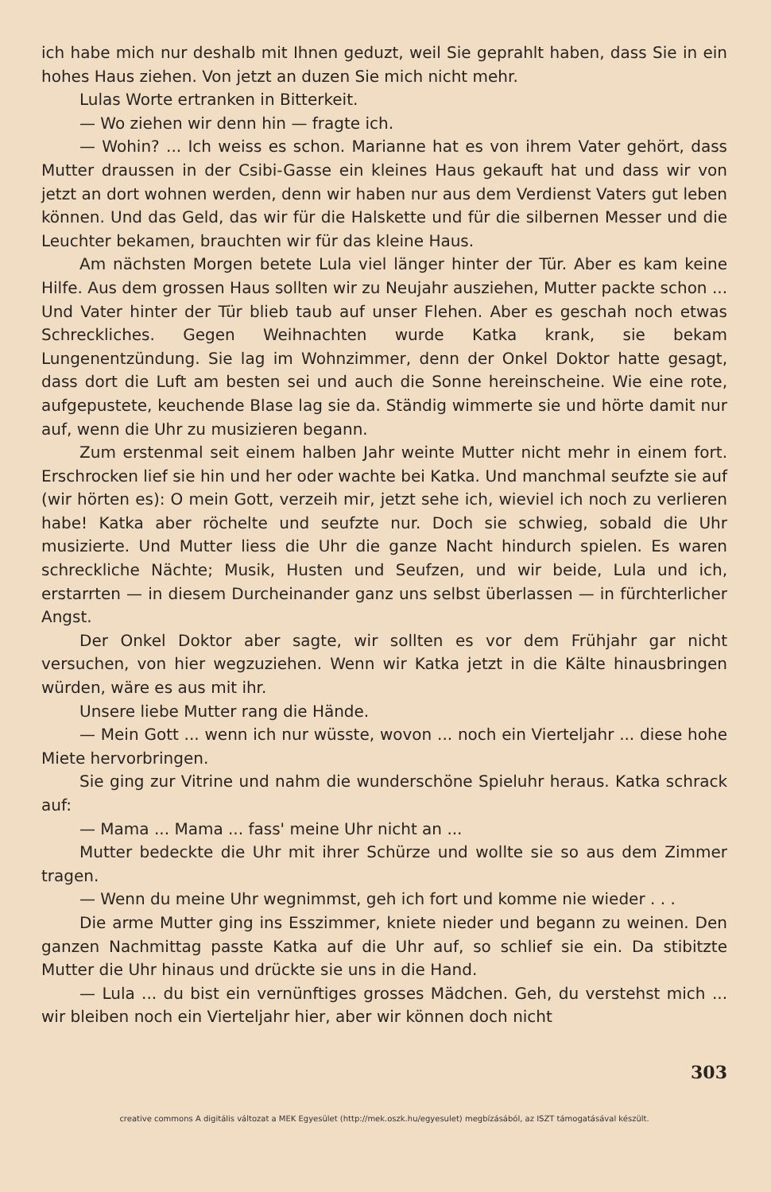ich habe mich nur deshalb mit Ihnen geduzt, weil Sie geprahlt haben, dass Sie in ein hohes Haus ziehen. Von jetzt an duzen Sie mich nicht mehr.
Lulas Worte ertranken in Bitterkeit.
— Wo ziehen wir denn hin — fragte ich.
— Wohin? ... Ich weiss es schon. Marianne hat es von ihrem Vater gehört, dass Mutter draussen in der Csibi-Gasse ein kleines Haus gekauft hat und dass wir von jetzt an dort wohnen werden, denn wir haben nur aus dem Verdienst Vaters gut leben können. Und das Geld, das wir für die Halskette und für die silbernen Messer und die Leuchter bekamen, brauchten wir für das kleine Haus.
Am nächsten Morgen betete Lula viel länger hinter der Tür. Aber es kam keine Hilfe. Aus dem grossen Haus sollten wir zu Neujahr ausziehen, Mutter packte schon ... Und Vater hinter der Tür blieb taub auf unser Flehen. Aber es geschah noch etwas Schreckliches. Gegen Weihnachten wurde Katka krank, sie bekam Lungenentzündung. Sie lag im Wohnzimmer, denn der Onkel Doktor hatte gesagt, dass dort die Luft am besten sei und auch die Sonne hereinscheine. Wie eine rote, aufgepustete, keuchende Blase lag sie da. Ständig wimmerte sie und hörte damit nur auf, wenn die Uhr zu musizieren begann.
Zum erstenmal seit einem halben Jahr weinte Mutter nicht mehr in einem fort. Erschrocken lief sie hin und her oder wachte bei Katka. Und manchmal seufzte sie auf (wir hörten es): O mein Gott, verzeih mir, jetzt sehe ich, wieviel ich noch zu verlieren habe! Katka aber röchelte und seufzte nur. Doch sie schwieg, sobald die Uhr musizierte. Und Mutter liess die Uhr die ganze Nacht hindurch spielen. Es waren schreckliche Nächte; Musik, Husten und Seufzen, und wir beide, Lula und ich, erstarrten — in diesem Durcheinander ganz uns selbst überlassen — in fürchterlicher Angst.
Der Onkel Doktor aber sagte, wir sollten es vor dem Frühjahr gar nicht versuchen, von hier wegzuziehen. Wenn wir Katka jetzt in die Kälte hinausbringen würden, wäre es aus mit ihr.
Unsere liebe Mutter rang die Hände.
— Mein Gott ... wenn ich nur wüsste, wovon ... noch ein Vierteljahr ... diese hohe Miete hervorbringen.
Sie ging zur Vitrine und nahm die wunderschöne Spieluhr heraus. Katka schrack auf:
— Mama ... Mama ... fass' meine Uhr nicht an ...
Mutter bedeckte die Uhr mit ihrer Schürze und wollte sie so aus dem Zimmer tragen.
— Wenn du meine Uhr wegnimmst, geh ich fort und komme nie wieder . . .
Die arme Mutter ging ins Esszimmer, kniete nieder und begann zu weinen. Den ganzen Nachmittag passte Katka auf die Uhr auf, so schlief sie ein. Da stibitzte Mutter die Uhr hinaus und drückte sie uns in die Hand.
— Lula ... du bist ein vernünftiges grosses Mädchen. Geh, du verstehst mich ... wir bleiben noch ein Vierteljahr hier, aber wir können doch nicht
303
creative commons A digitális változat a MEK Egyesület (http://mek.oszk.hu/egyesulet) megbízásából, az ISZT támogatásával készült.